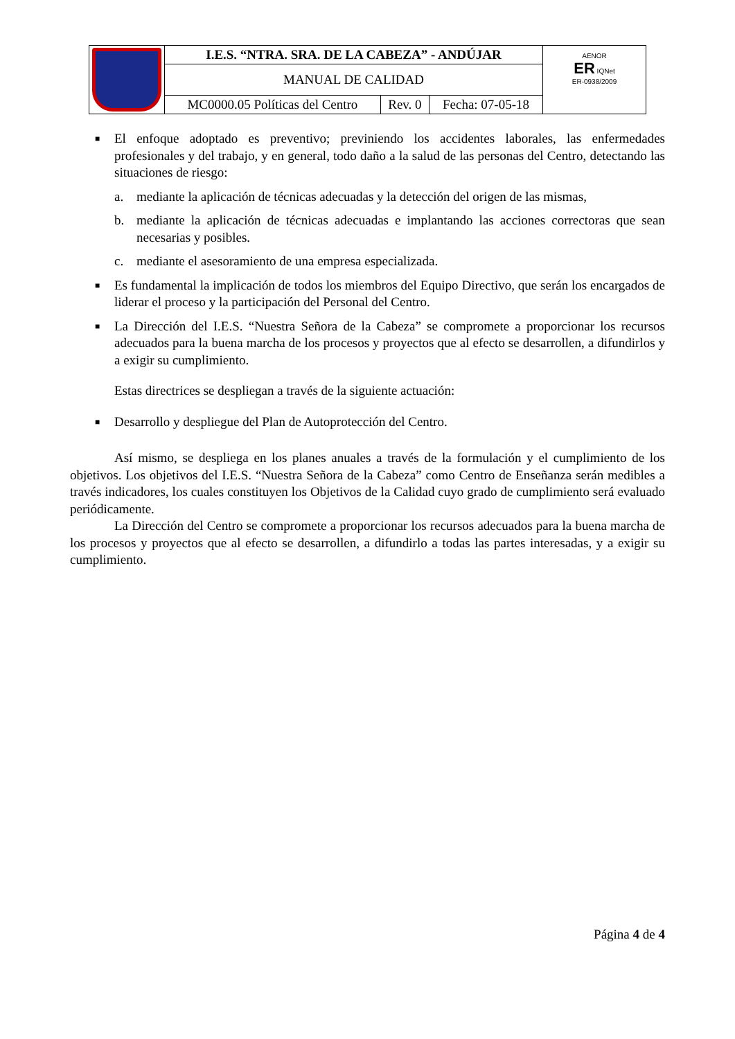| | I.E.S. “NTRA. SRA. DE LA CABEZA” - ANDÚJAR | | | AENOR ER IQNet ER-0938/2009 |
| | MANUAL DE CALIDAD | | | |
| | MC0000.05 Políticas del Centro | Rev. 0 | Fecha: 07-05-18 | |
■ El enfoque adoptado es preventivo; previniendo los accidentes laborales, las enfermedades profesionales y del trabajo, y en general, todo daño a la salud de las personas del Centro, detectando las situaciones de riesgo:
a. mediante la aplicación de técnicas adecuadas y la detección del origen de las mismas,
b. mediante la aplicación de técnicas adecuadas e implantando las acciones correctoras que sean necesarias y posibles.
c. mediante el asesoramiento de una empresa especializada.
■ Es fundamental la implicación de todos los miembros del Equipo Directivo, que serán los encargados de liderar el proceso y la participación del Personal del Centro.
■ La Dirección del I.E.S. “Nuestra Señora de la Cabeza” se compromete a proporcionar los recursos adecuados para la buena marcha de los procesos y proyectos que al efecto se desarrollen, a difundirlos y a exigir su cumplimiento.
Estas directrices se despliegan a través de la siguiente actuación:
■ Desarrollo y despliegue del Plan de Autoprotección del Centro.
Así mismo, se despliega en los planes anuales a través de la formulación y el cumplimiento de los objetivos. Los objetivos del I.E.S. “Nuestra Señora de la Cabeza” como Centro de Enseñanza serán medibles a través indicadores, los cuales constituyen los Objetivos de la Calidad cuyo grado de cumplimiento será evaluado periódicamente.
La Dirección del Centro se compromete a proporcionar los recursos adecuados para la buena marcha de los procesos y proyectos que al efecto se desarrollen, a difundirlo a todas las partes interesadas, y a exigir su cumplimiento.
Página 4 de 4